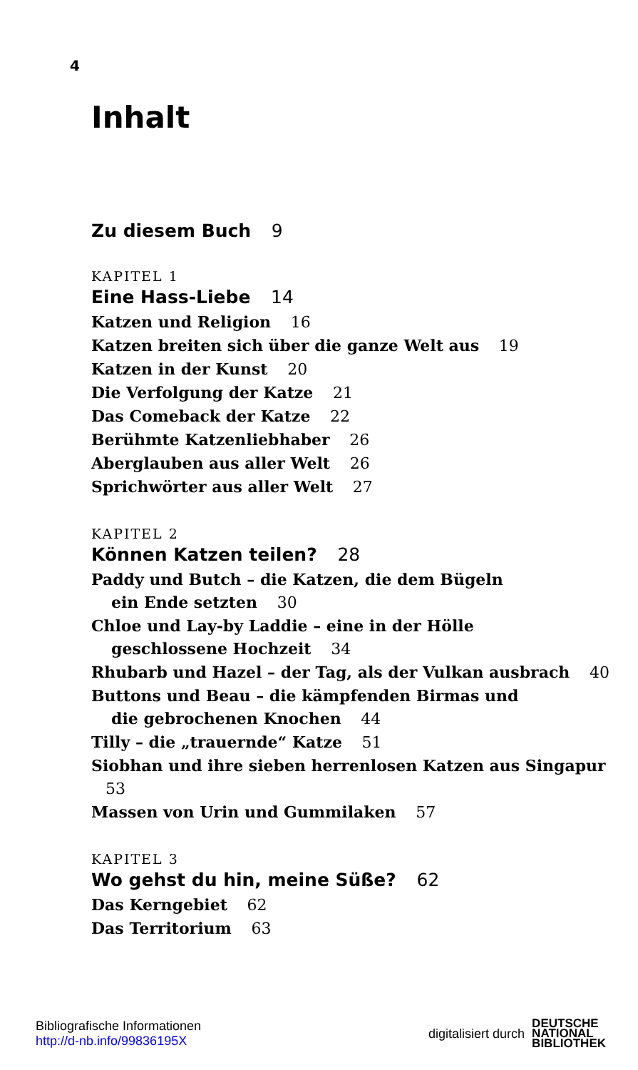4
Inhalt
Zu diesem Buch 9
KAPITEL 1
Eine Hass-Liebe 14
Katzen und Religion 16
Katzen breiten sich über die ganze Welt aus 19
Katzen in der Kunst 20
Die Verfolgung der Katze 21
Das Comeback der Katze 22
Berühmte Katzenliebhaber 26
Aberglauben aus aller Welt 26
Sprichwörter aus aller Welt 27
KAPITEL 2
Können Katzen teilen? 28
Paddy und Butch – die Katzen, die dem Bügeln
ein Ende setzten 30
Chloe und Lay-by Laddie – eine in der Hölle
geschlossene Hochzeit 34
Rhubarb und Hazel – der Tag, als der Vulkan ausbrach 40
Buttons und Beau – die kämpfenden Birmas und
die gebrochenen Knochen 44
Tilly – die „trauernde“ Katze 51
Siobhan und ihre sieben herrenlosen Katzen aus Singapur 53
Massen von Urin und Gummilaken 57
KAPITEL 3
Wo gehst du hin, meine Süße? 62
Das Kerngebiet 62
Das Territorium 63
Bibliografische Informationen
http://d-nb.info/99836195X
digitalisiert durch DEUTSCHE
NATIONAL
BIBLIOTHEK